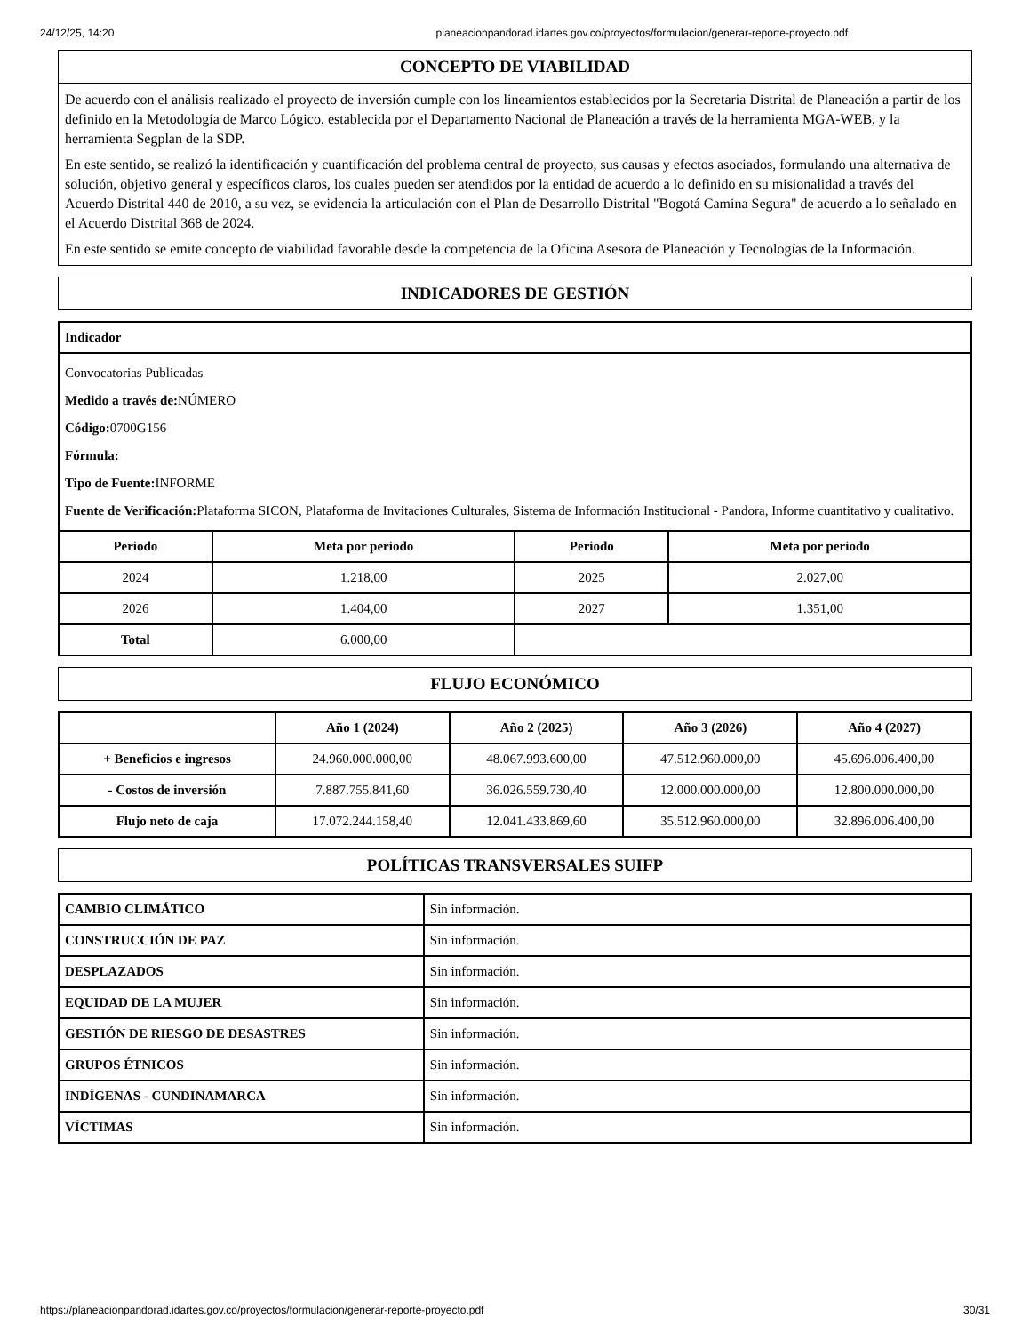24/12/25, 14:20 planeacionpandorad.idartes.gov.co/proyectos/formulacion/generar-reporte-proyecto.pdf
CONCEPTO DE VIABILIDAD
De acuerdo con el análisis realizado el proyecto de inversión cumple con los lineamientos establecidos por la Secretaria Distrital de Planeación a partir de los definido en la Metodología de Marco Lógico, establecida por el Departamento Nacional de Planeación a través de la herramienta MGA-WEB, y la herramienta Segplan de la SDP.
En este sentido, se realizó la identificación y cuantificación del problema central de proyecto, sus causas y efectos asociados, formulando una alternativa de solución, objetivo general y específicos claros, los cuales pueden ser atendidos por la entidad de acuerdo a lo definido en su misionalidad a través del Acuerdo Distrital 440 de 2010, a su vez, se evidencia la articulación con el Plan de Desarrollo Distrital "Bogotá Camina Segura" de acuerdo a lo señalado en el Acuerdo Distrital 368 de 2024.
En este sentido se emite concepto de viabilidad favorable desde la competencia de la Oficina Asesora de Planeación y Tecnologías de la Información.
INDICADORES DE GESTIÓN
| Indicador | | | |
| --- | --- | --- | --- |
| Convocatorias Publicadas Medido a través de: NÚMERO Código: 0700G156 Fórmula: Tipo de Fuente: INFORME Fuente de Verificación: Plataforma SICON, Plataforma de Invitaciones Culturales, Sistema de Información Institucional - Pandora, Informe cuantitativo y cualitativo. | | | |
| Periodo | Meta por periodo | Periodo | Meta por periodo |
| 2024 | 1.218,00 | 2025 | 2.027,00 |
| 2026 | 1.404,00 | 2027 | 1.351,00 |
| Total | 6.000,00 | | |
FLUJO ECONÓMICO
| | Año 1 (2024) | Año 2 (2025) | Año 3 (2026) | Año 4 (2027) |
| --- | --- | --- | --- | --- |
| + Beneficios e ingresos | 24.960.000.000,00 | 48.067.993.600,00 | 47.512.960.000,00 | 45.696.006.400,00 |
| - Costos de inversión | 7.887.755.841,60 | 36.026.559.730,40 | 12.000.000.000,00 | 12.800.000.000,00 |
| Flujo neto de caja | 17.072.244.158,40 | 12.041.433.869,60 | 35.512.960.000,00 | 32.896.006.400,00 |
POLÍTICAS TRANSVERSALES SUIFP
| CAMBIO CLIMÁTICO | Sin información. |
| CONSTRUCCIÓN DE PAZ | Sin información. |
| DESPLAZADOS | Sin información. |
| EQUIDAD DE LA MUJER | Sin información. |
| GESTIÓN DE RIESGO DE DESASTRES | Sin información. |
| GRUPOS ÉTNICOS | Sin información. |
| INDÍGENAS - CUNDINAMARCA | Sin información. |
| VÍCTIMAS | Sin información. |
https://planeacionpandorad.idartes.gov.co/proyectos/formulacion/generar-reporte-proyecto.pdf 30/31